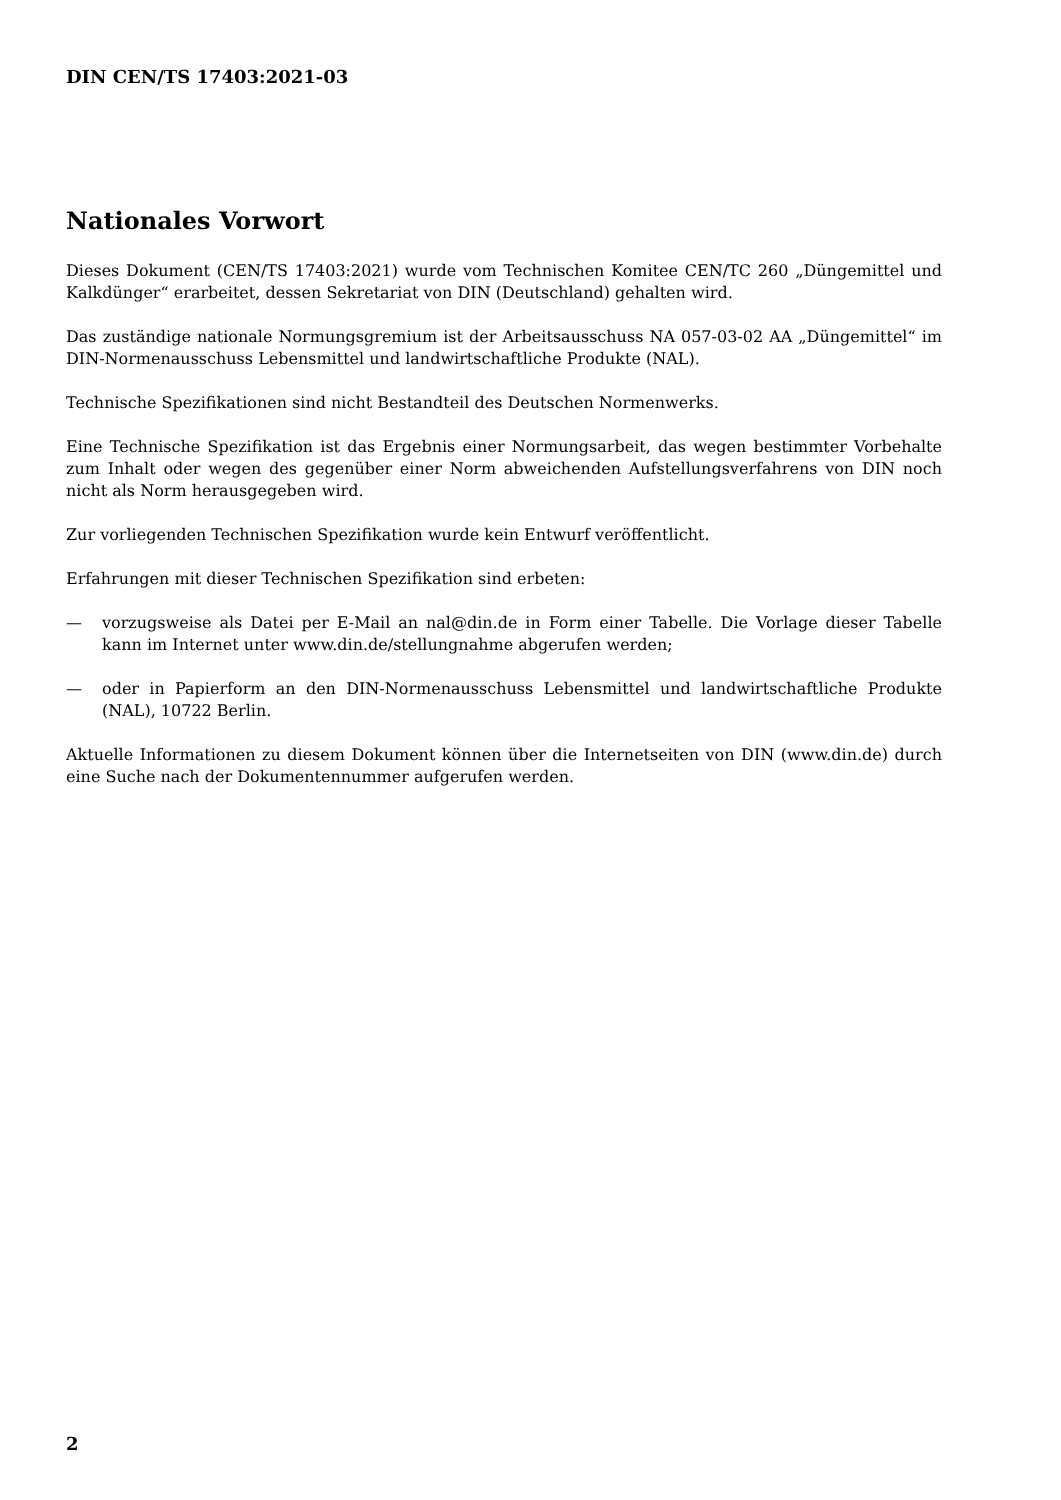DIN CEN/TS 17403:2021-03
Nationales Vorwort
Dieses Dokument (CEN/TS 17403:2021) wurde vom Technischen Komitee CEN/TC 260 „Düngemittel und Kalkdünger“ erarbeitet, dessen Sekretariat von DIN (Deutschland) gehalten wird.
Das zuständige nationale Normungsgremium ist der Arbeitsausschuss NA 057-03-02 AA „Düngemittel“ im DIN-Normenausschuss Lebensmittel und landwirtschaftliche Produkte (NAL).
Technische Spezifikationen sind nicht Bestandteil des Deutschen Normenwerks.
Eine Technische Spezifikation ist das Ergebnis einer Normungsarbeit, das wegen bestimmter Vorbehalte zum Inhalt oder wegen des gegenüber einer Norm abweichenden Aufstellungsverfahrens von DIN noch nicht als Norm herausgegeben wird.
Zur vorliegenden Technischen Spezifikation wurde kein Entwurf veröffentlicht.
Erfahrungen mit dieser Technischen Spezifikation sind erbeten:
— vorzugsweise als Datei per E-Mail an nal@din.de in Form einer Tabelle. Die Vorlage dieser Tabelle kann im Internet unter www.din.de/stellungnahme abgerufen werden;
— oder in Papierform an den DIN-Normenausschuss Lebensmittel und landwirtschaftliche Produkte (NAL), 10722 Berlin.
Aktuelle Informationen zu diesem Dokument können über die Internetseiten von DIN (www.din.de) durch eine Suche nach der Dokumentennummer aufgerufen werden.
2